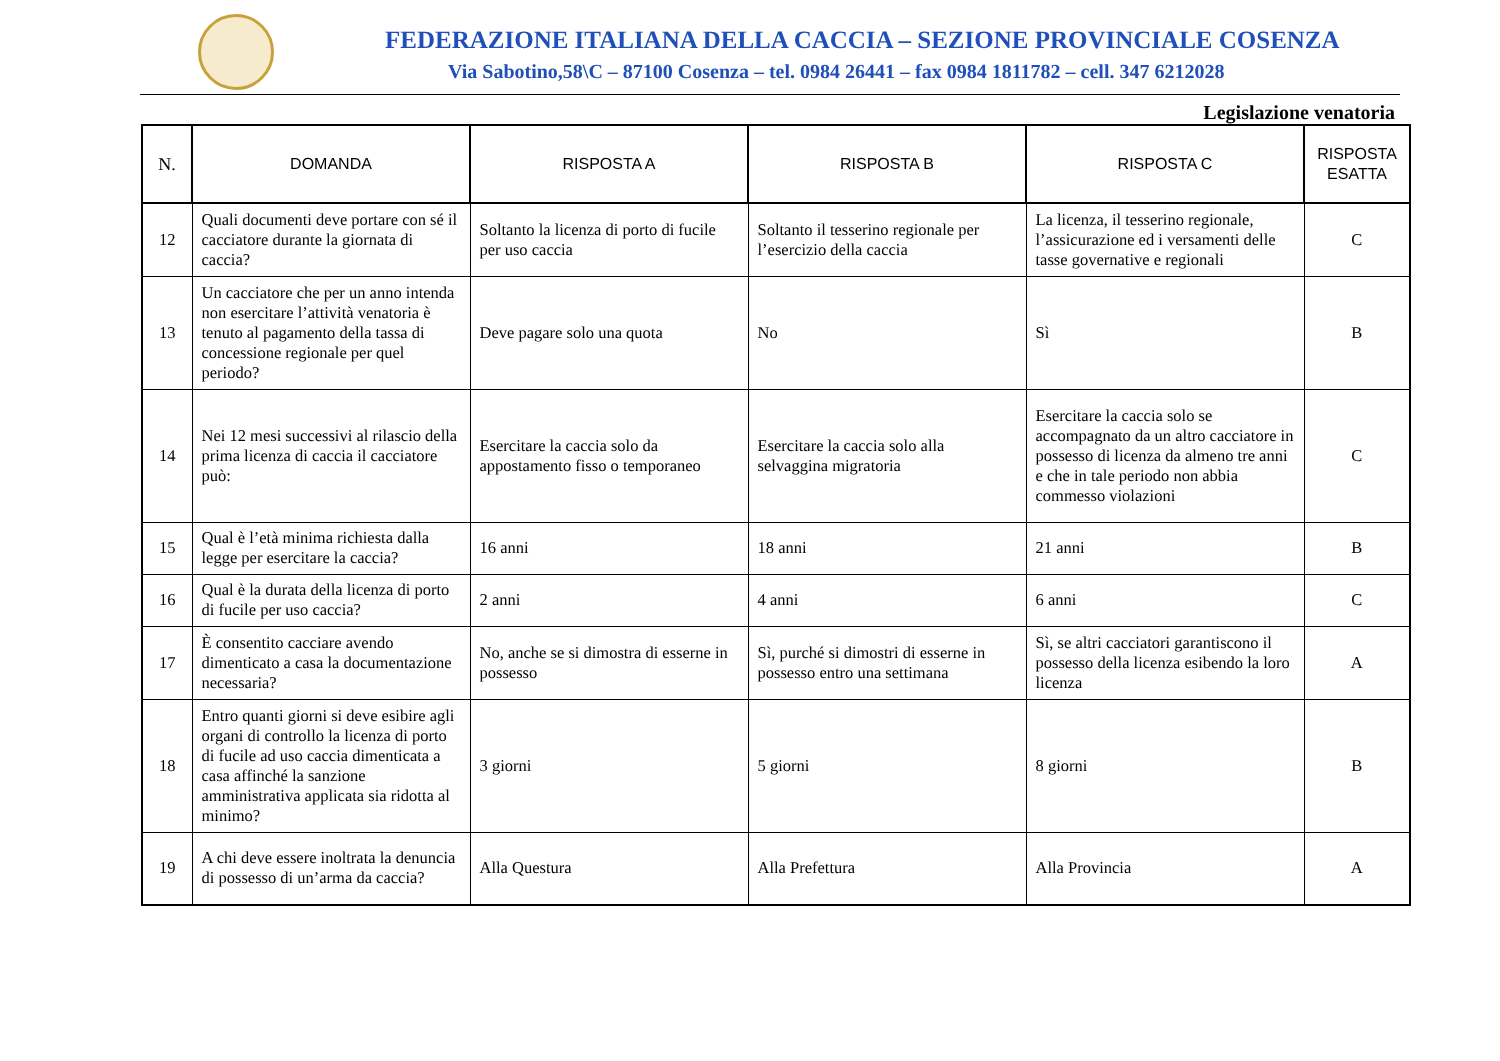FEDERAZIONE ITALIANA DELLA CACCIA – SEZIONE PROVINCIALE COSENZA
Via Sabotino,58\C – 87100 Cosenza – tel. 0984 26441 – fax 0984 1811782 – cell. 347 6212028
Legislazione venatoria
| N. | DOMANDA | RISPOSTA A | RISPOSTA B | RISPOSTA C | RISPOSTA ESATTA |
| --- | --- | --- | --- | --- | --- |
| 12 | Quali documenti deve portare con sé il cacciatore durante la giornata di caccia? | Soltanto la licenza di porto di fucile per uso caccia | Soltanto il tesserino regionale per l’esercizio della caccia | La licenza, il tesserino regionale, l’assicurazione ed i versamenti delle tasse governative e regionali | C |
| 13 | Un cacciatore che per un anno intenda non esercitare l’attività venatoria è tenuto al pagamento della tassa di concessione regionale per quel periodo? | Deve pagare solo una quota | No | Sì | B |
| 14 | Nei 12 mesi successivi al rilascio della prima licenza di caccia il cacciatore può: | Esercitare la caccia solo da appostamento fisso o temporaneo | Esercitare la caccia solo alla selvaggina migratoria | Esercitare la caccia solo se accompagnato da un altro cacciatore in possesso di licenza da almeno tre anni e che in tale periodo non abbia commesso violazioni | C |
| 15 | Qual è l’età minima richiesta dalla legge per esercitare la caccia? | 16 anni | 18 anni | 21 anni | B |
| 16 | Qual è la durata della licenza di porto di fucile per uso caccia? | 2 anni | 4 anni | 6 anni | C |
| 17 | È consentito cacciare avendo dimenticato a casa la documentazione necessaria? | No, anche se si dimostra di esserne in possesso | Sì, purché si dimostri di esserne in possesso entro una settimana | Sì, se altri cacciatori garantiscono il possesso della licenza esibendo la loro licenza | A |
| 18 | Entro quanti giorni si deve esibire agli organi di controllo la licenza di porto di fucile ad uso caccia dimenticata a casa affinché la sanzione amministrativa applicata sia ridotta al minimo? | 3 giorni | 5 giorni | 8 giorni | B |
| 19 | A chi deve essere inoltrata la denuncia di possesso di un’arma da caccia? | Alla Questura | Alla Prefettura | Alla Provincia | A |